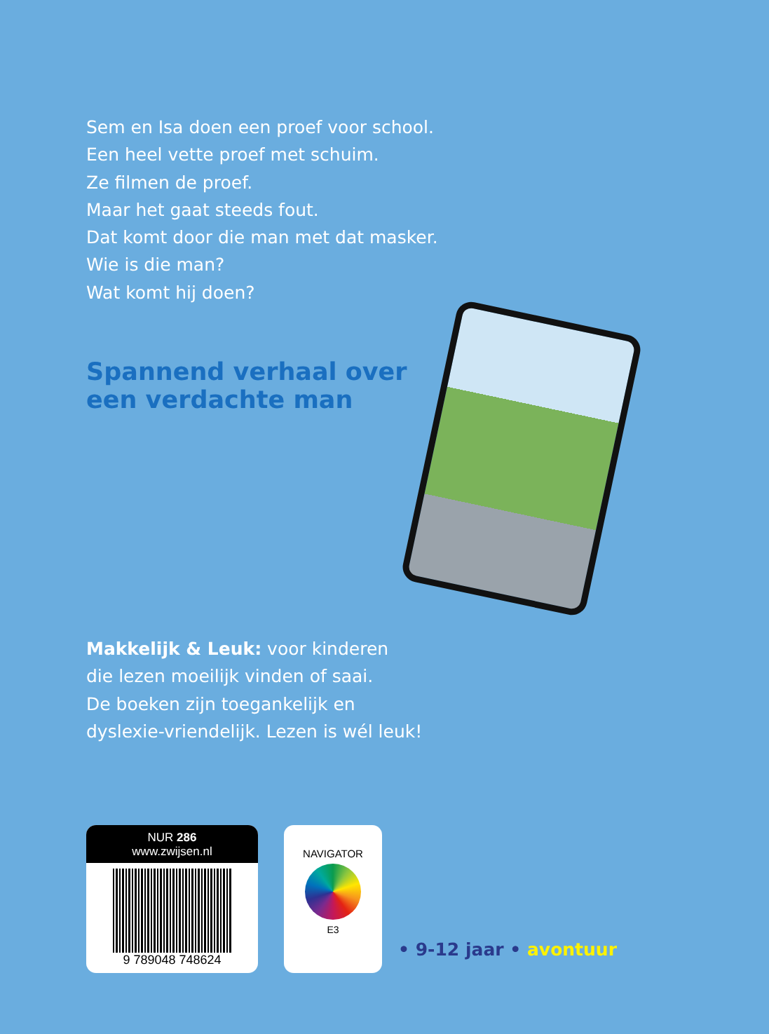Sem en Isa doen een proef voor school.
Een heel vette proef met schuim.
Ze filmen de proef.
Maar het gaat steeds fout.
Dat komt door die man met dat masker.
Wie is die man?
Wat komt hij doen?
Spannend verhaal over
een verdachte man
Makkelijk & Leuk: voor kinderen
die lezen moeilijk vinden of saai.
De boeken zijn toegankelijk en
dyslexie-vriendelijk. Lezen is wél leuk!
NUR 286
www.zwijsen.nl
9 789048 748624
NAVIGATOR
E3
• 9-12 jaar • avontuur